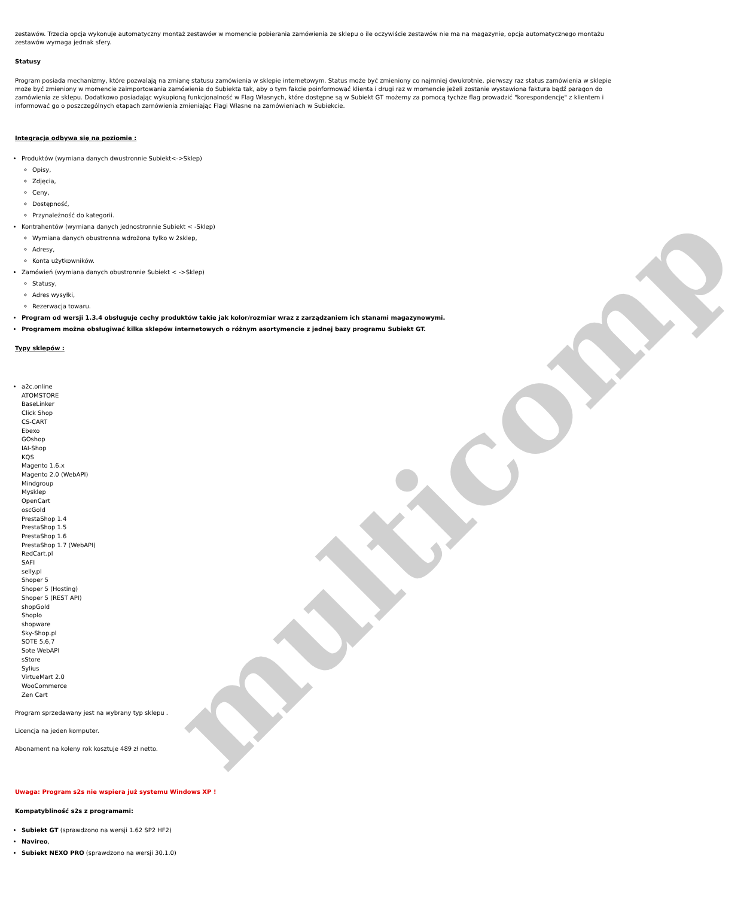multicomp
zestawów. Trzecia opcja wykonuje automatyczny montaż zestawów w momencie pobierania zamówienia ze sklepu o ile oczywiście zestawów nie ma na magazynie, opcja automatycznego montażu zestawów wymaga jednak sfery.
Statusy
Program posiada mechanizmy, które pozwalają na zmianę statusu zamówienia w sklepie internetowym. Status może być zmieniony co najmniej dwukrotnie, pierwszy raz status zamówienia w sklepie może być zmieniony w momencie zaimportowania zamówienia do Subiekta tak, aby o tym fakcie poinformować klienta i drugi raz w momencie jeżeli zostanie wystawiona faktura bądź paragon do zamówienia ze sklepu. Dodatkowo posiadając wykupioną funkcjonalność w Flag Własnych, które dostępne są w Subiekt GT możemy za pomocą tychże flag prowadzić "korespondencję" z klientem i informować go o poszczególnych etapach zamówienia zmieniając Flagi Własne na zamówieniach w Subiekcie.
Integracja odbywa się na poziomie :
Produktów (wymiana danych dwustronnie Subiekt<->Sklep)
Opisy,
Zdjęcia,
Ceny,
Dostępność,
Przynależność do kategorii.
Kontrahentów (wymiana danych jednostronnie Subiekt < -Sklep)
Wymiana danych obustronna wdrożona tylko w 2sklep,
Adresy,
Konta użytkowników.
Zamówień (wymiana danych obustronnie Subiekt < ->Sklep)
Statusy,
Adres wysyłki,
Rezerwacja towaru.
Program od wersji 1.3.4 obsługuje cechy produktów takie jak kolor/rozmiar wraz z zarządzaniem ich stanami magazynowymi.
Programem można obsługiwać kilka sklepów internetowych o różnym asortymencie z jednej bazy programu Subiekt GT.
Typy sklepów :
a2c.online
ATOMSTORE
BaseLinker
Click Shop
CS-CART
Ebexo
GOshop
IAI-Shop
KQS
Magento 1.6.x
Magento 2.0 (WebAPI)
Mindgroup
Mysklep
OpenCart
oscGold
PrestaShop 1.4
PrestaShop 1.5
PrestaShop 1.6
PrestaShop 1.7 (WebAPI)
RedCart.pl
SAFI
selly.pl
Shoper 5
Shoper 5 (Hosting)
Shoper 5 (REST API)
shopGold
Shoplo
shopware
Sky-Shop.pl
SOTE 5,6,7
Sote WebAPI
sStore
Sylius
VirtueMart 2.0
WooCommerce
Zen Cart
Program sprzedawany jest na wybrany typ sklepu .
Licencja na jeden komputer.
Abonament na koleny rok kosztuje 489 zł netto.
Uwaga: Program s2s nie wspiera już systemu Windows XP !
Kompatybliność s2s z programami:
Subiekt GT (sprawdzono na wersji 1.62 SP2 HF2)
Navireo,
Subiekt NEXO PRO (sprawdzono na wersji 30.1.0)